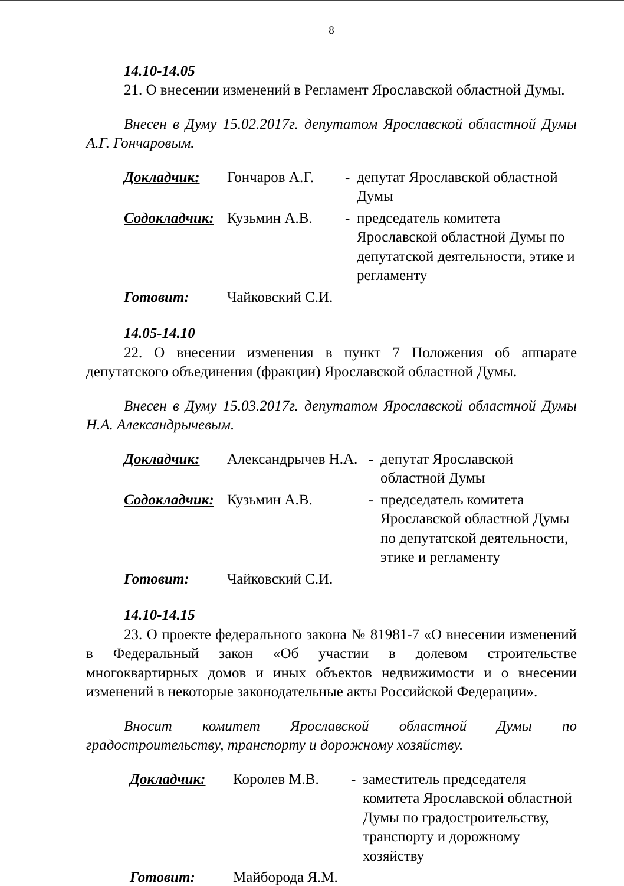8
14.10-14.05
21. О внесении изменений в Регламент Ярославской областной Думы.
Внесен в Думу 15.02.2017г. депутатом Ярославской областной Думы А.Г. Гончаровым.
| Докладчик: | Гончаров А.Г. | - | депутат Ярославской областной Думы |
| Содокладчик: | Кузьмин А.В. | - | председатель комитета Ярославской областной Думы по депутатской деятельности, этике и регламенту |
| Готовит: | Чайковский С.И. | | |
14.05-14.10
22. О внесении изменения в пункт 7 Положения об аппарате депутатского объединения (фракции) Ярославской областной Думы.
Внесен в Думу 15.03.2017г. депутатом Ярославской областной Думы Н.А. Александрычевым.
| Докладчик: | Александрычев Н.А. | - | депутат Ярославской областной Думы |
| Содокладчик: | Кузьмин А.В. | - | председатель комитета Ярославской областной Думы по депутатской деятельности, этике и регламенту |
| Готовит: | Чайковский С.И. | | |
14.10-14.15
23. О проекте федерального закона № 81981-7 «О внесении изменений в Федеральный закон «Об участии в долевом строительстве многоквартирных домов и иных объектов недвижимости и о внесении изменений в некоторые законодательные акты Российской Федерации».
Вносит комитет Ярославской областной Думы по градостроительству, транспорту и дорожному хозяйству.
| Докладчик: | Королев М.В. | - | заместитель председателя комитета Ярославской областной Думы по градостроительству, транспорту и дорожному хозяйству |
| Готовит: | Майборода Я.М. | | |